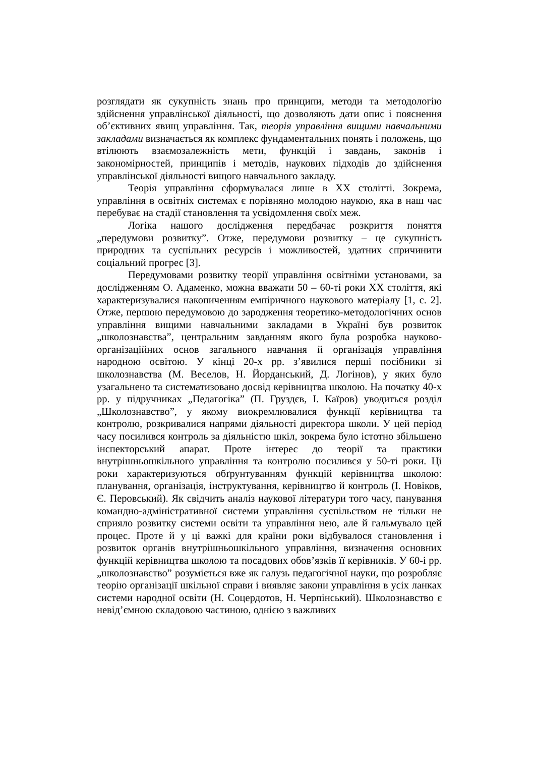розглядати як сукупність знань про принципи, методи та методологію здійснення управлінської діяльності, що дозволяють дати опис і пояснення об’єктивних явищ управління. Так, теорія управління вищими навчальними закладами визначається як комплекс фундаментальних понять і положень, що втілюють взаємозалежність мети, функцій і завдань, законів і закономірностей, принципів і методів, наукових підходів до здійснення управлінської діяльності вищого навчального закладу.
Теорія управління сформувалася лише в ХХ столітті. Зокрема, управління в освітніх системах є порівняно молодою наукою, яка в наш час перебуває на стадії становлення та усвідомлення своїх меж.
Логіка нашого дослідження передбачає розкриття поняття „передумови розвитку”. Отже, передумови розвитку – це сукупність природних та суспільних ресурсів і можливостей, здатних спричинити соціальний прогрес [3].
Передумовами розвитку теорії управління освітніми установами, за дослідженням О. Адаменко, можна вважати 50 – 60-ті роки ХХ століття, які характеризувалися накопиченням емпіричного наукового матеріалу [1, с. 2]. Отже, першою передумовою до зародження теоретико-методологічних основ управління вищими навчальними закладами в Україні був розвиток „школознавства”, центральним завданням якого була розробка науково-організаційних основ загального навчання й організація управління народною освітою. У кінці 20-х рр. з’явилися перші посібники зі школознавства (М. Веселов, Н. Йорданський, Д. Логінов), у яких було узагальнено та систематизовано досвід керівництва школою. На початку 40-х рр. у підручниках „Педагогіка” (П. Груздєв, І. Каїров) уводиться розділ „Школознавство”, у якому виокремлювалися функції керівництва та контролю, розкривалися напрями діяльності директора школи. У цей період часу посилився контроль за діяльністю шкіл, зокрема було істотно збільшено інспекторський апарат. Проте інтерес до теорії та практики внутрішньошкільного управління та контролю посилився у 50-ті роки. Ці роки характеризуються обґрунтуванням функцій керівництва школою: планування, організація, інструктування, керівництво й контроль (І. Новіков, Є. Перовський). Як свідчить аналіз наукової літератури того часу, панування командно-адміністративної системи управління суспільством не тільки не сприяло розвитку системи освіти та управління нею, але й гальмувало цей процес. Проте й у ці важкі для країни роки відбувалося становлення і розвиток органів внутрішньошкільного управління, визначення основних функцій керівництва школою та посадових обов’язків її керівників. У 60-і рр. „школознавство” розуміється вже як галузь педагогічної науки, що розробляє теорію організації шкільної справи і виявляє закони управління в усіх ланках системи народної освіти (Н. Соцердотов, Н. Черпінський). Школознавство є невід’ємною складовою частиною, однією з важливих